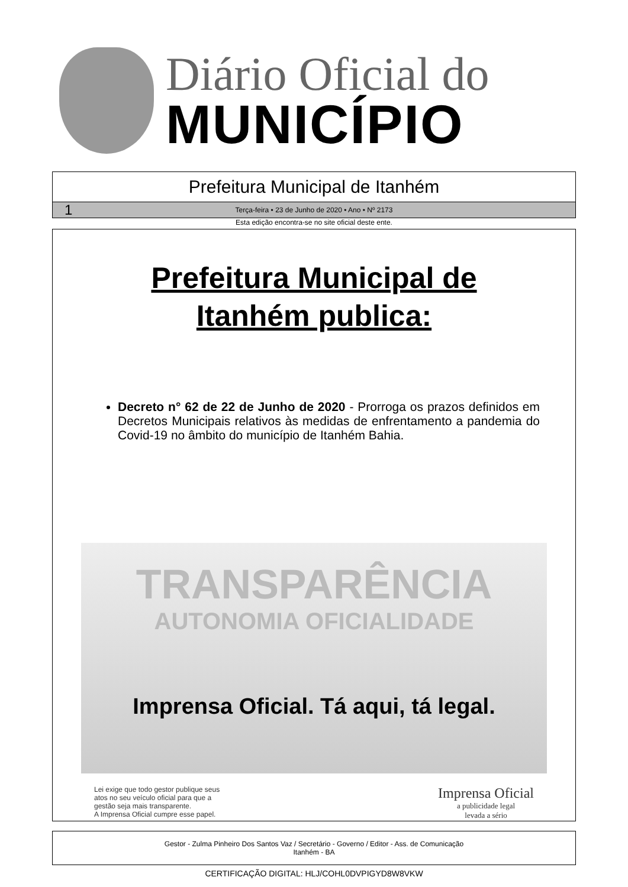Diário Oficial do
MUNICÍPIO
Prefeitura Municipal de Itanhém
1 Terça-feira • 23 de Junho de 2020 • Ano • Nº 2173
Esta edição encontra-se no site oficial deste ente.
Prefeitura Municipal de
Itanhém publica:
Decreto n° 62 de 22 de Junho de 2020 - Prorroga os prazos definidos em Decretos Municipais relativos às medidas de enfrentamento a pandemia do Covid-19 no âmbito do município de Itanhém Bahia.
TRANSPARÊNCIA
AUTONOMIA OFICIALIDADE
Imprensa Oficial. Tá aqui, tá legal.
Lei exige que todo gestor publique seus
atos no seu veículo oficial para que a
gestão seja mais transparente.
A Imprensa Oficial cumpre esse papel.
Imprensa Oficial
a publicidade legal
levada a sério
Gestor - Zulma Pinheiro Dos Santos Vaz / Secretário - Governo / Editor - Ass. de Comunicação
Itanhém - BA
CERTIFICAÇÃO DIGITAL: HLJ/COHL0DVPIGYD8W8VKW